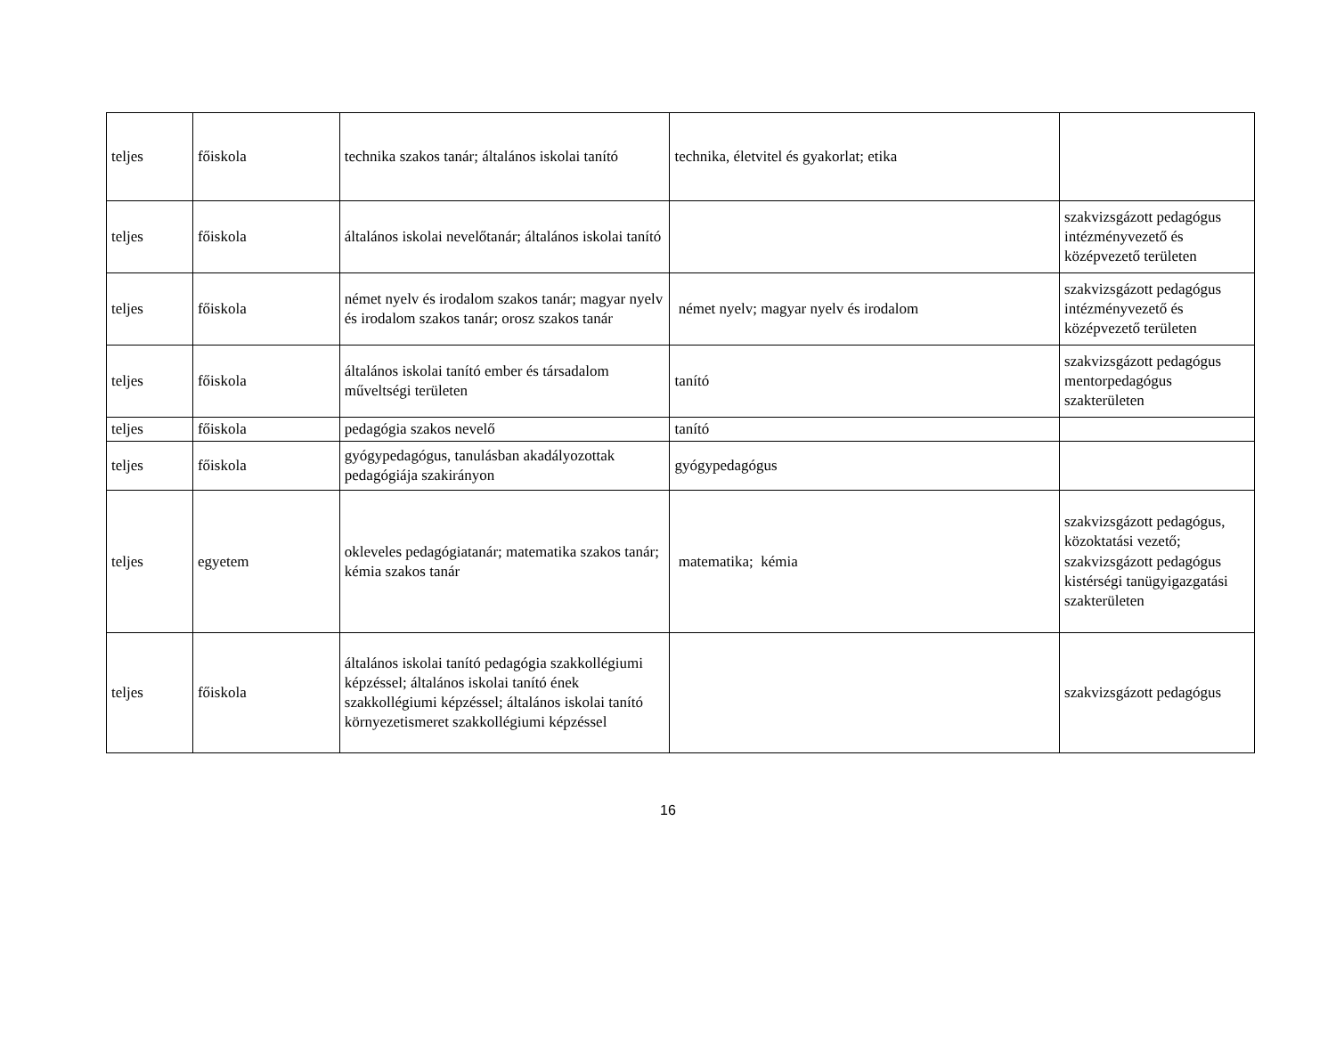| teljes | főiskola | technika szakos tanár; általános iskolai tanító | technika, életvitel és gyakorlat; etika | |
| teljes | főiskola | általános iskolai nevelőtanár; általános iskolai tanító | | szakvizsgázott pedagógus intézményvezető és középvezető területen |
| teljes | főiskola | német nyelv és irodalom szakos tanár; magyar nyelv és irodalom szakos tanár; orosz szakos tanár | német nyelv; magyar nyelv és irodalom | szakvizsgázott pedagógus intézményvezető és középvezető területen |
| teljes | főiskola | általános iskolai tanító ember és társadalom műveltségi területen | tanító | szakvizsgázott pedagógus mentorpedagógus szakterületen |
| teljes | főiskola | pedagógia szakos nevelő | tanító | |
| teljes | főiskola | gyógypedagógus, tanulásban akadályozottak pedagógiája szakirányon | gyógypedagógus | |
| teljes | egyetem | okleveles pedagógiatanár; matematika szakos tanár; kémia szakos tanár | matematika; kémia | szakvizsgázott pedagógus, közoktatási vezető; szakvizsgázott pedagógus kistérségi tanügyigazgatási szakterületen |
| teljes | főiskola | általános iskolai tanító pedagógia szakkollégiumi képzéssel; általános iskolai tanító ének szakkollégiumi képzéssel; általános iskolai tanító környezetismeret szakkollégiumi képzéssel | | szakvizsgázott pedagógus |
16